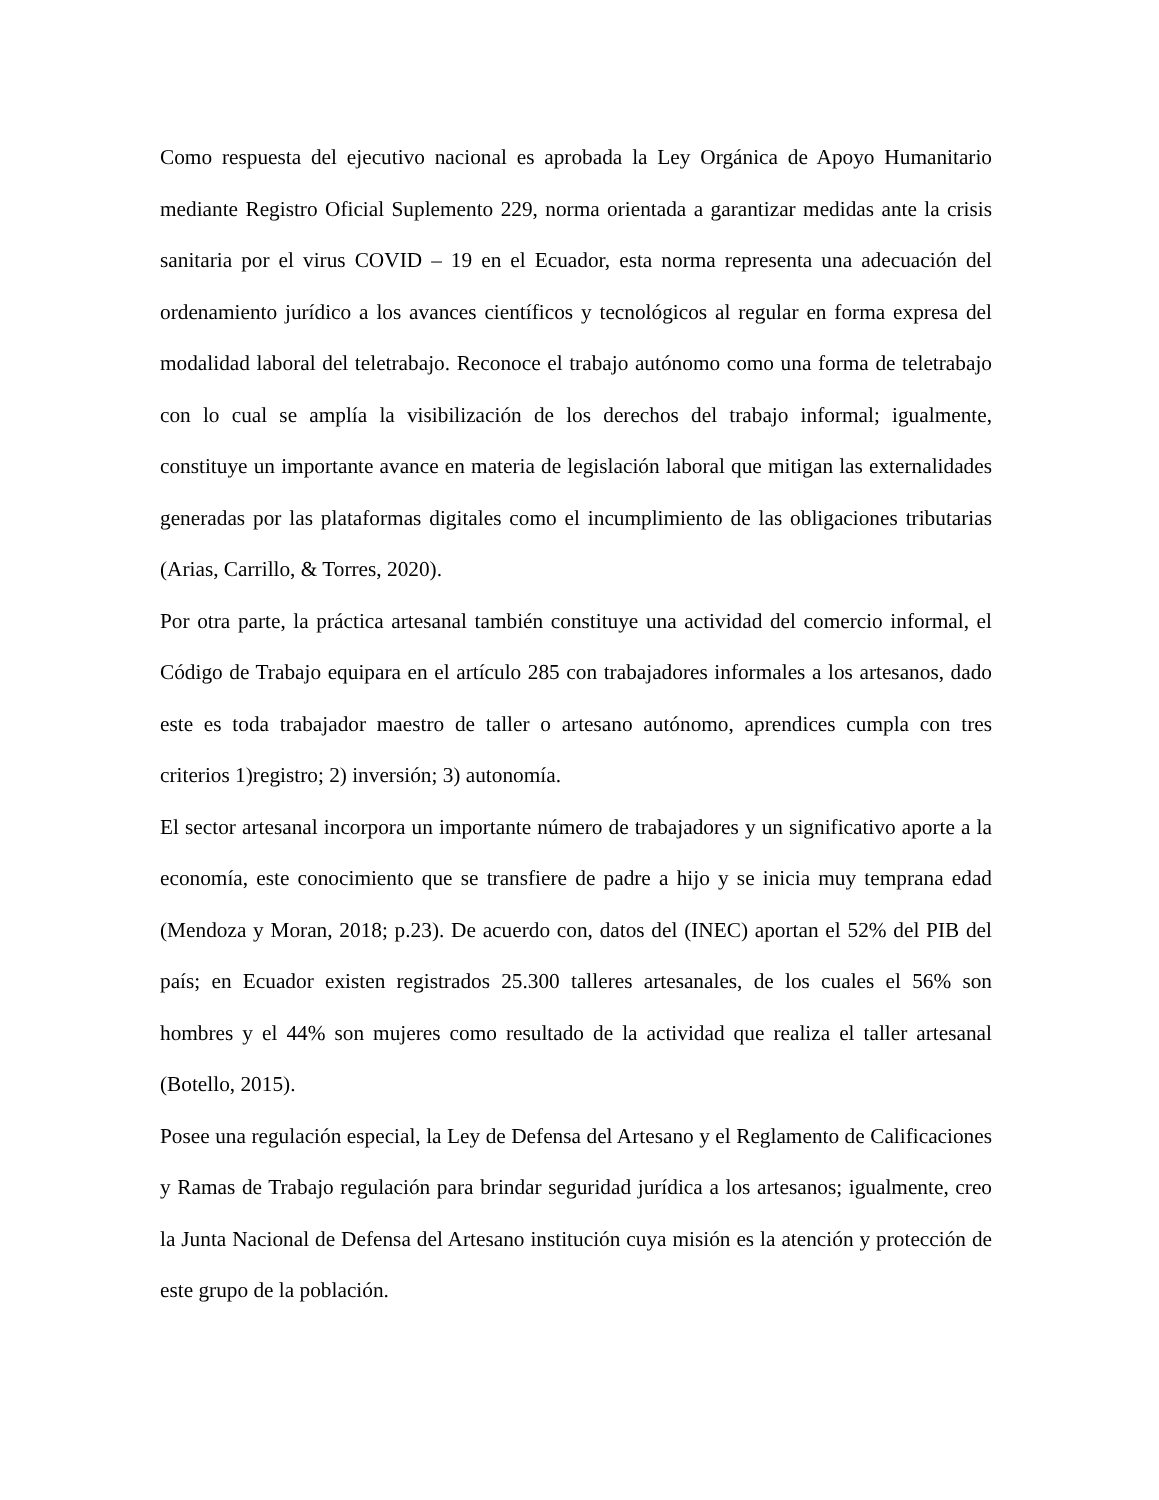Como respuesta del ejecutivo nacional es aprobada la Ley Orgánica de Apoyo Humanitario mediante Registro Oficial Suplemento 229, norma orientada a garantizar medidas ante la crisis sanitaria por el virus COVID – 19 en el Ecuador, esta norma representa una adecuación del ordenamiento jurídico a los avances científicos y tecnológicos al regular en forma expresa del modalidad laboral del teletrabajo. Reconoce el trabajo autónomo como una forma de teletrabajo con lo cual se amplía la visibilización de los derechos del trabajo informal; igualmente, constituye un importante avance en materia de legislación laboral que mitigan las externalidades generadas por las plataformas digitales como el incumplimiento de las obligaciones tributarias (Arias, Carrillo, & Torres, 2020).
Por otra parte, la práctica artesanal también constituye una actividad del comercio informal, el Código de Trabajo equipara en el artículo 285 con trabajadores informales a los artesanos, dado este es toda trabajador maestro de taller o artesano autónomo, aprendices cumpla con tres criterios 1)registro; 2) inversión; 3) autonomía.
El sector artesanal incorpora un importante número de trabajadores y un significativo aporte a la economía, este conocimiento que se transfiere de padre a hijo y se inicia muy temprana edad (Mendoza y Moran, 2018; p.23). De acuerdo con, datos del (INEC) aportan el 52% del PIB del país; en Ecuador existen registrados 25.300 talleres artesanales, de los cuales el 56% son hombres y el 44% son mujeres como resultado de la actividad que realiza el taller artesanal (Botello, 2015).
Posee una regulación especial, la Ley de Defensa del Artesano y el Reglamento de Calificaciones y Ramas de Trabajo regulación para brindar seguridad jurídica a los artesanos; igualmente, creo la Junta Nacional de Defensa del Artesano institución cuya misión es la atención y protección de este grupo de la población.